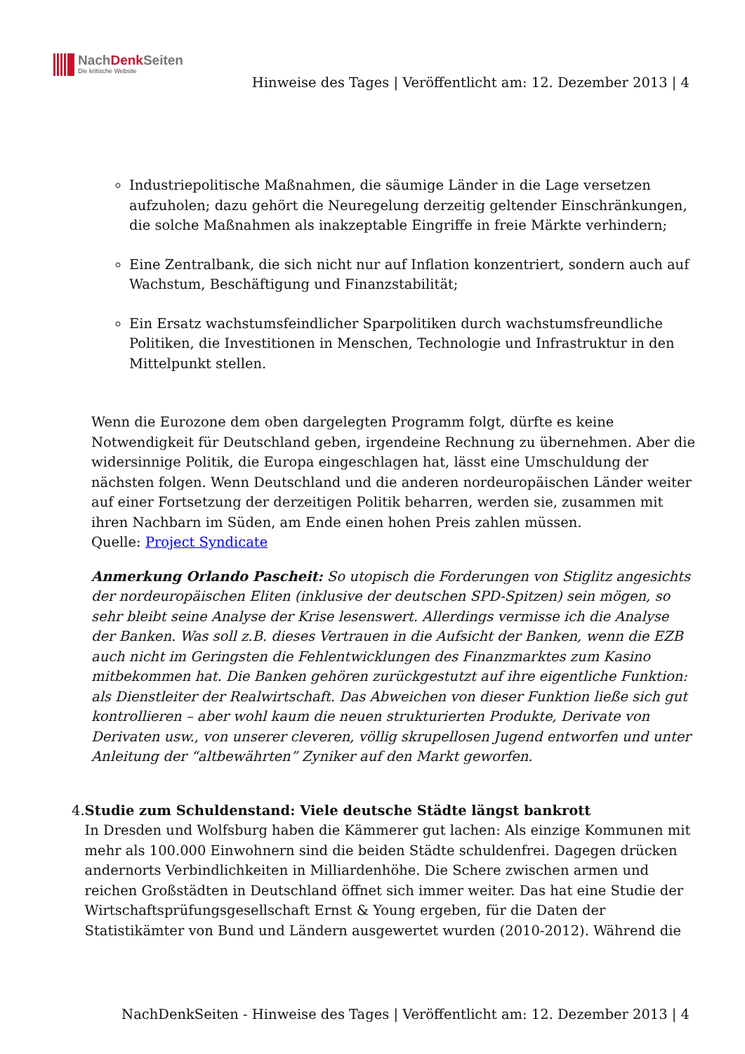NachDenk Seiten
Die kritische Website
Hinweise des Tages | Veröffentlicht am: 12. Dezember 2013 | 4
Industriepolitische Maßnahmen, die säumige Länder in die Lage versetzen aufzuholen; dazu gehört die Neuregelung derzeitig geltender Einschränkungen, die solche Maßnahmen als inakzeptable Eingriffe in freie Märkte verhindern;
Eine Zentralbank, die sich nicht nur auf Inflation konzentriert, sondern auch auf Wachstum, Beschäftigung und Finanzstabilität;
Ein Ersatz wachstumsfeindlicher Sparpolitiken durch wachstumsfreundliche Politiken, die Investitionen in Menschen, Technologie und Infrastruktur in den Mittelpunkt stellen.
Wenn die Eurozone dem oben dargelegten Programm folgt, dürfte es keine Notwendigkeit für Deutschland geben, irgendeine Rechnung zu übernehmen. Aber die widersinnige Politik, die Europa eingeschlagen hat, lässt eine Umschuldung der nächsten folgen. Wenn Deutschland und die anderen nordeuropäischen Länder weiter auf einer Fortsetzung der derzeitigen Politik beharren, werden sie, zusammen mit ihren Nachbarn im Süden, am Ende einen hohen Preis zahlen müssen.
Quelle: Project Syndicate
Anmerkung Orlando Pascheit: So utopisch die Forderungen von Stiglitz angesichts der nordeuropäischen Eliten (inklusive der deutschen SPD-Spitzen) sein mögen, so sehr bleibt seine Analyse der Krise lesenswert. Allerdings vermisse ich die Analyse der Banken. Was soll z.B. dieses Vertrauen in die Aufsicht der Banken, wenn die EZB auch nicht im Geringsten die Fehlentwicklungen des Finanzmarktes zum Kasino mitbekommen hat. Die Banken gehören zurückgestutzt auf ihre eigentliche Funktion: als Dienstleiter der Realwirtschaft. Das Abweichen von dieser Funktion ließe sich gut kontrollieren – aber wohl kaum die neuen strukturierten Produkte, Derivate von Derivaten usw., von unserer cleveren, völlig skrupellosen Jugend entworfen und unter Anleitung der “altbewährten” Zyniker auf den Markt geworfen.
4. Studie zum Schuldenstand: Viele deutsche Städte längst bankrott
In Dresden und Wolfsburg haben die Kämmerer gut lachen: Als einzige Kommunen mit mehr als 100.000 Einwohnern sind die beiden Städte schuldenfrei. Dagegen drücken andernorts Verbindlichkeiten in Milliardenhöhe. Die Schere zwischen armen und reichen Großstädten in Deutschland öffnet sich immer weiter. Das hat eine Studie der Wirtschaftsprüfungsgesellschaft Ernst & Young ergeben, für die Daten der Statistikämter von Bund und Ländern ausgewertet wurden (2010-2012). Während die
NachDenkSeiten - Hinweise des Tages | Veröffentlicht am: 12. Dezember 2013 | 4